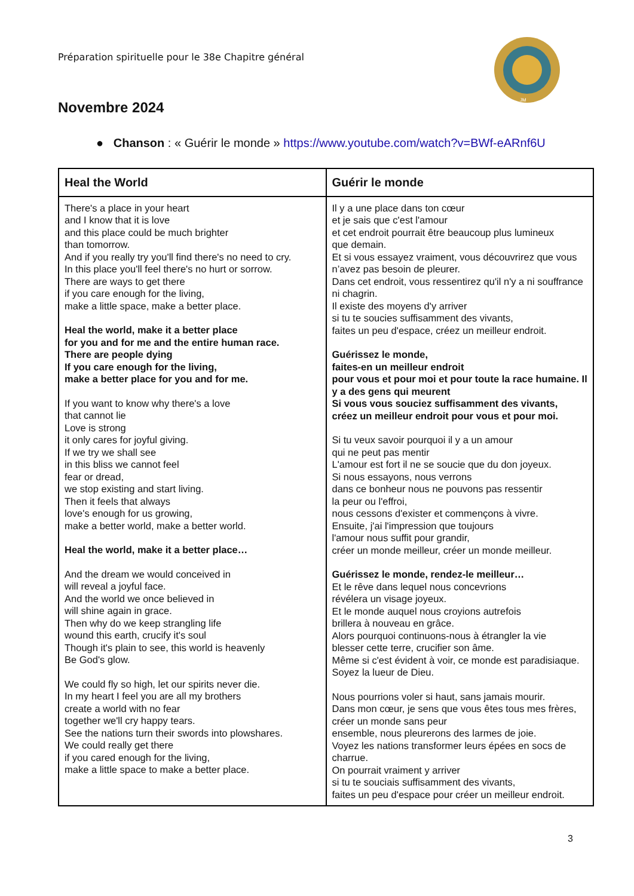Préparation spirituelle pour le 38e Chapitre général
JM
Novembre 2024
● Chanson : « Guérir le monde » https://www.youtube.com/watch?v=BWf-eARnf6U
| Heal the World | Guérir le monde |
| --- | --- |
| There's a place in your heart and I know that it is love and this place could be much brighter than tomorrow. And if you really try you'll find there's no need to cry. In this place you'll feel there's no hurt or sorrow. There are ways to get there if you care enough for the living, make a little space, make a better place. Heal the world, make it a better place for you and for me and the entire human race. There are people dying If you care enough for the living, make a better place for you and for me. If you want to know why there's a love that cannot lie Love is strong it only cares for joyful giving. If we try we shall see in this bliss we cannot feel fear or dread, we stop existing and start living. Then it feels that always love's enough for us growing, make a better world, make a better world. Heal the world, make it a better place… And the dream we would conceived in will reveal a joyful face. And the world we once believed in will shine again in grace. Then why do we keep strangling life wound this earth, crucify it's soul Though it's plain to see, this world is heavenly Be God's glow. We could fly so high, let our spirits never die. In my heart I feel you are all my brothers create a world with no fear together we'll cry happy tears. See the nations turn their swords into plowshares. We could really get there if you cared enough for the living, make a little space to make a better place. | Il y a une place dans ton cœur et je sais que c'est l'amour et cet endroit pourrait être beaucoup plus lumineux que demain. Et si vous essayez vraiment, vous découvrirez que vous n’avez pas besoin de pleurer. Dans cet endroit, vous ressentirez qu'il n'y a ni souffrance ni chagrin. Il existe des moyens d'y arriver si tu te soucies suffisamment des vivants, faites un peu d'espace, créez un meilleur endroit. Guérissez le monde, faites-en un meilleur endroit pour vous et pour moi et pour toute la race humaine. Il y a des gens qui meurent Si vous vous souciez suffisamment des vivants, créez un meilleur endroit pour vous et pour moi. Si tu veux savoir pourquoi il y a un amour qui ne peut pas mentir L'amour est fort il ne se soucie que du don joyeux. Si nous essayons, nous verrons dans ce bonheur nous ne pouvons pas ressentir la peur ou l'effroi, nous cessons d'exister et commençons à vivre. Ensuite, j'ai l'impression que toujours l'amour nous suffit pour grandir, créer un monde meilleur, créer un monde meilleur. Guérissez le monde, rendez-le meilleur… Et le rêve dans lequel nous concevrions révélera un visage joyeux. Et le monde auquel nous croyions autrefois brillera à nouveau en grâce. Alors pourquoi continuons-nous à étrangler la vie blesser cette terre, crucifier son âme. Même si c'est évident à voir, ce monde est paradisiaque. Soyez la lueur de Dieu. Nous pourrions voler si haut, sans jamais mourir. Dans mon cœur, je sens que vous êtes tous mes frères, créer un monde sans peur ensemble, nous pleurerons des larmes de joie. Voyez les nations transformer leurs épées en socs de charrue. On pourrait vraiment y arriver si tu te souciais suffisamment des vivants, faites un peu d'espace pour créer un meilleur endroit. |
3